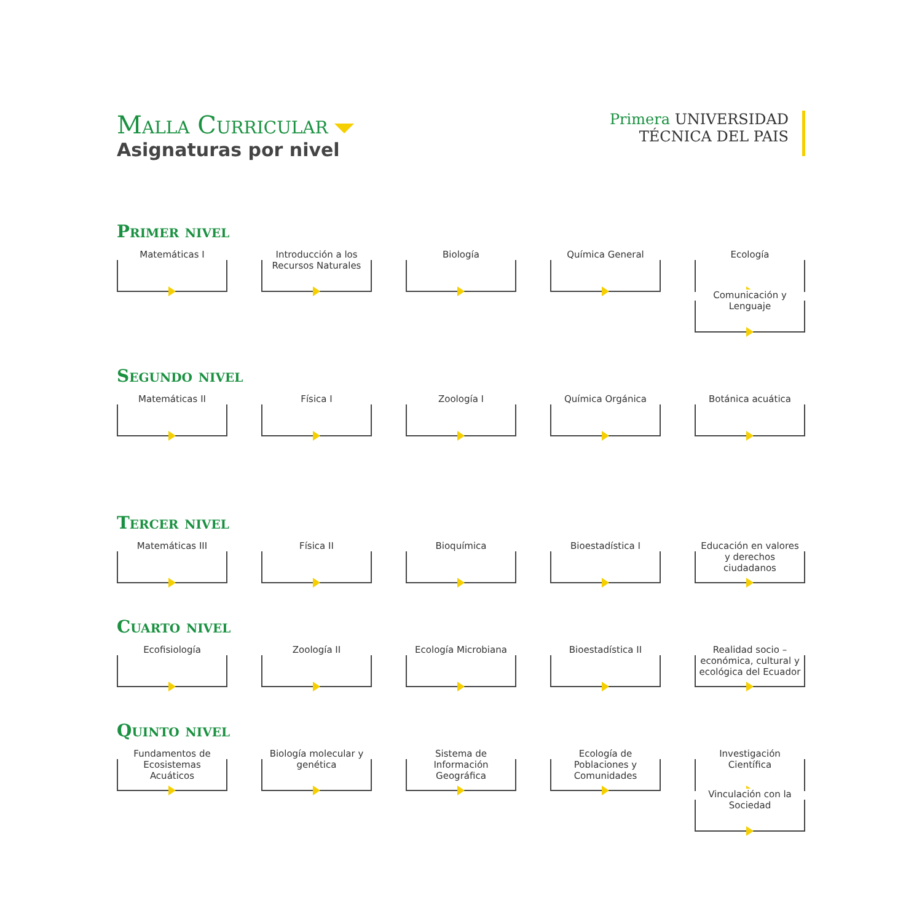Malla Curricular
Asignaturas por nivel
Primera UNIVERSIDAD
TÉCNICA DEL PAIS
Primer nivel
Matemáticas I Introducción a los Recursos Naturales
Biología Química General Ecología
Comunicación y Lenguaje
Segundo nivel
Matemáticas II Física I Zoología I Química Orgánica Botánica acuática
Tercer nivel
Matemáticas III Física II Bioquímica Bioestadística I Educación en valores y derechos ciudadanos
Cuarto nivel
Ecofisiología Zoología II Ecología Microbiana
Bioestadística II Realidad socio – económica, cultural y ecológica del Ecuador
Quinto nivel
Fundamentos de Ecosistemas Acuáticos
Biología molecular y genética
Sistema de Información Geográfica
Ecología de Poblaciones y Comunidades
Investigación Científica
Vinculación con la Sociedad